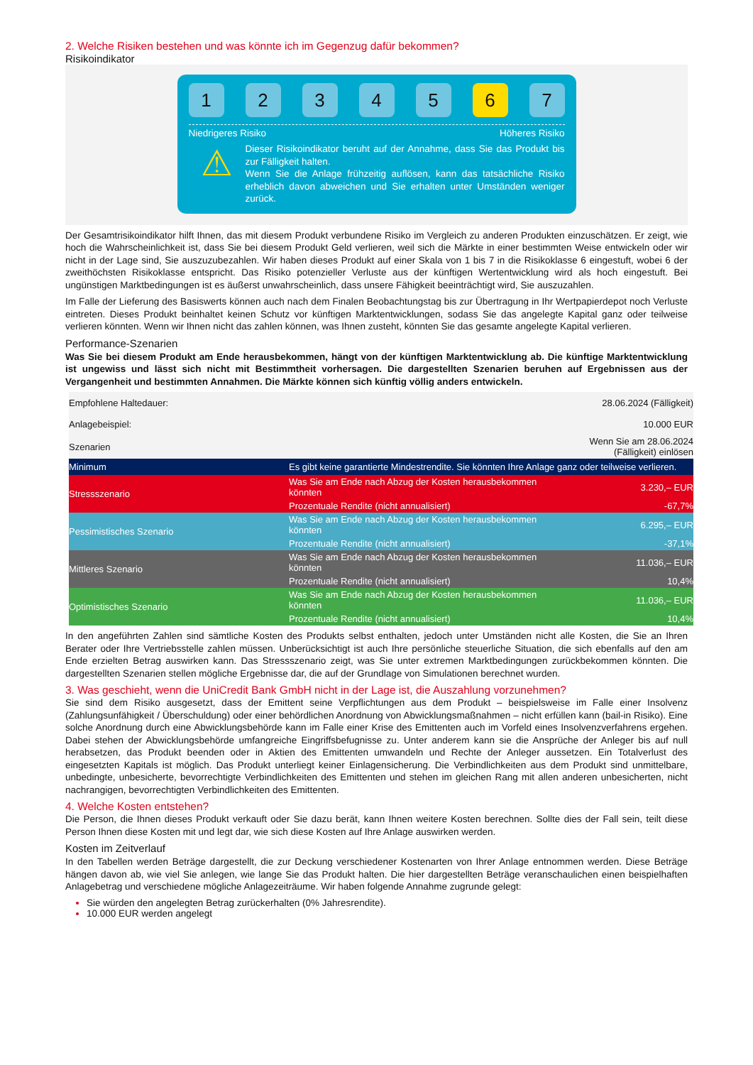2. Welche Risiken bestehen und was könnte ich im Gegenzug dafür bekommen?
Risikoindikator
1 2 3 4 5 6 7
Niedrigeres Risiko Höheres Risiko
⚠
Dieser Risikoindikator beruht auf der Annahme, dass Sie das Produkt bis zur Fälligkeit halten.
Wenn Sie die Anlage frühzeitig auflösen, kann das tatsächliche Risiko erheblich davon abweichen und Sie erhalten unter Umständen weniger zurück.
Der Gesamtrisikoindikator hilft Ihnen, das mit diesem Produkt verbundene Risiko im Vergleich zu anderen Produkten einzuschätzen. Er zeigt, wie hoch die Wahrscheinlichkeit ist, dass Sie bei diesem Produkt Geld verlieren, weil sich die Märkte in einer bestimmten Weise entwickeln oder wir nicht in der Lage sind, Sie auszuzubezahlen. Wir haben dieses Produkt auf einer Skala von 1 bis 7 in die Risikoklasse 6 eingestuft, wobei 6 der zweithöchsten Risikoklasse entspricht. Das Risiko potenzieller Verluste aus der künftigen Wertentwicklung wird als hoch eingestuft. Bei ungünstigen Marktbedingungen ist es äußerst unwahrscheinlich, dass unsere Fähigkeit beeinträchtigt wird, Sie auszuzahlen.
Im Falle der Lieferung des Basiswerts können auch nach dem Finalen Beobachtungstag bis zur Übertragung in Ihr Wertpapierdepot noch Verluste eintreten. Dieses Produkt beinhaltet keinen Schutz vor künftigen Marktentwicklungen, sodass Sie das angelegte Kapital ganz oder teilweise verlieren könnten. Wenn wir Ihnen nicht das zahlen können, was Ihnen zusteht, könnten Sie das gesamte angelegte Kapital verlieren.
Performance-Szenarien
Was Sie bei diesem Produkt am Ende herausbekommen, hängt von der künftigen Marktentwicklung ab. Die künftige Marktentwicklung ist ungewiss und lässt sich nicht mit Bestimmtheit vorhersagen. Die dargestellten Szenarien beruhen auf Ergebnissen aus der Vergangenheit und bestimmten Annahmen. Die Märkte können sich künftig völlig anders entwickeln.
| Empfohlene Haltedauer: | | 28.06.2024 (Fälligkeit) |
| Anlagebeispiel: | | 10.000 EUR |
| Szenarien | | Wenn Sie am 28.06.2024 (Fälligkeit) einlösen |
| Minimum | Es gibt keine garantierte Mindestrendite. Sie könnten Ihre Anlage ganz oder teilweise verlieren. | |
| Stressszenario | Was Sie am Ende nach Abzug der Kosten herausbekommen könnten | 3.230,– EUR |
| | Prozentuale Rendite (nicht annualisiert) | -67,7% |
| Pessimistisches Szenario | Was Sie am Ende nach Abzug der Kosten herausbekommen könnten | 6.295,– EUR |
| | Prozentuale Rendite (nicht annualisiert) | -37,1% |
| Mittleres Szenario | Was Sie am Ende nach Abzug der Kosten herausbekommen könnten | 11.036,– EUR |
| | Prozentuale Rendite (nicht annualisiert) | 10,4% |
| Optimistisches Szenario | Was Sie am Ende nach Abzug der Kosten herausbekommen könnten | 11.036,– EUR |
| | Prozentuale Rendite (nicht annualisiert) | 10,4% |
In den angeführten Zahlen sind sämtliche Kosten des Produkts selbst enthalten, jedoch unter Umständen nicht alle Kosten, die Sie an Ihren Berater oder Ihre Vertriebsstelle zahlen müssen. Unberücksichtigt ist auch Ihre persönliche steuerliche Situation, die sich ebenfalls auf den am Ende erzielten Betrag auswirken kann. Das Stressszenario zeigt, was Sie unter extremen Marktbedingungen zurückbekommen könnten. Die dargestellten Szenarien stellen mögliche Ergebnisse dar, die auf der Grundlage von Simulationen berechnet wurden.
3. Was geschieht, wenn die UniCredit Bank GmbH nicht in der Lage ist, die Auszahlung vorzunehmen?
Sie sind dem Risiko ausgesetzt, dass der Emittent seine Verpflichtungen aus dem Produkt – beispielsweise im Falle einer Insolvenz (Zahlungsunfähigkeit / Überschuldung) oder einer behördlichen Anordnung von Abwicklungsmaßnahmen – nicht erfüllen kann (bail-in Risiko). Eine solche Anordnung durch eine Abwicklungsbehörde kann im Falle einer Krise des Emittenten auch im Vorfeld eines Insolvenzverfahrens ergehen. Dabei stehen der Abwicklungsbehörde umfangreiche Eingriffsbefugnisse zu. Unter anderem kann sie die Ansprüche der Anleger bis auf null herabsetzen, das Produkt beenden oder in Aktien des Emittenten umwandeln und Rechte der Anleger aussetzen. Ein Totalverlust des eingesetzten Kapitals ist möglich. Das Produkt unterliegt keiner Einlagensicherung. Die Verbindlichkeiten aus dem Produkt sind unmittelbare, unbedingte, unbesicherte, bevorrechtigte Verbindlichkeiten des Emittenten und stehen im gleichen Rang mit allen anderen unbesicherten, nicht nachrangigen, bevorrechtigten Verbindlichkeiten des Emittenten.
4. Welche Kosten entstehen?
Die Person, die Ihnen dieses Produkt verkauft oder Sie dazu berät, kann Ihnen weitere Kosten berechnen. Sollte dies der Fall sein, teilt diese Person Ihnen diese Kosten mit und legt dar, wie sich diese Kosten auf Ihre Anlage auswirken werden.
Kosten im Zeitverlauf
In den Tabellen werden Beträge dargestellt, die zur Deckung verschiedener Kostenarten von Ihrer Anlage entnommen werden. Diese Beträge hängen davon ab, wie viel Sie anlegen, wie lange Sie das Produkt halten. Die hier dargestellten Beträge veranschaulichen einen beispielhaften Anlagebetrag und verschiedene mögliche Anlagezeiträume. Wir haben folgende Annahme zugrunde gelegt:
Sie würden den angelegten Betrag zurückerhalten (0% Jahresrendite).
10.000 EUR werden angelegt